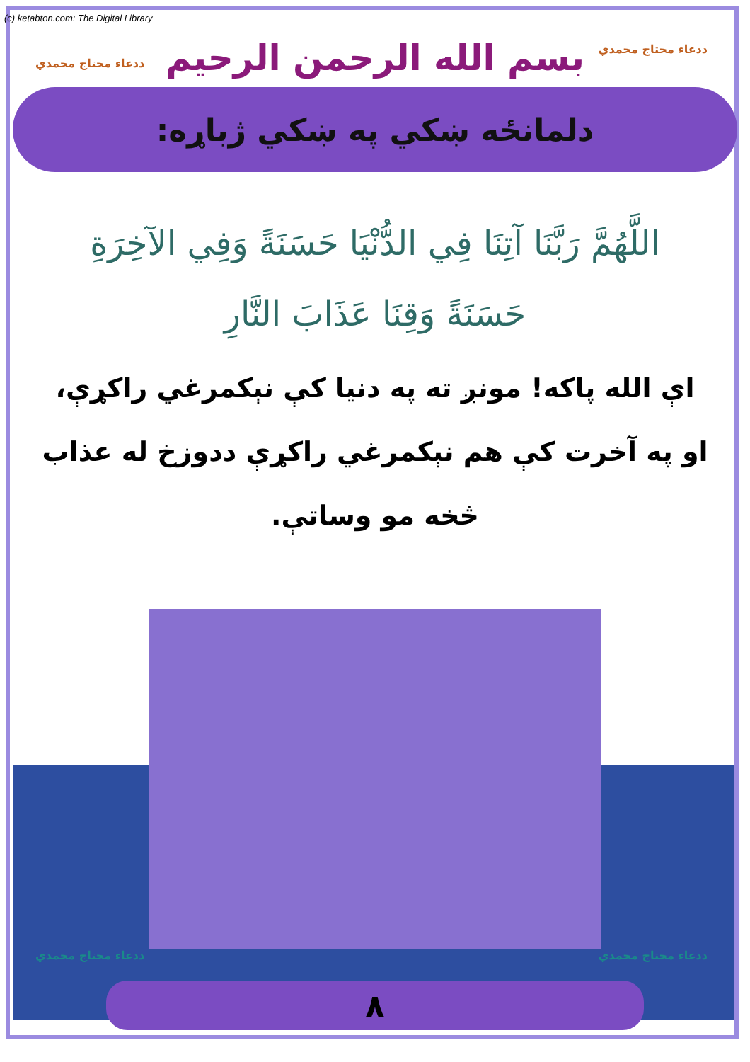(c) ketabton.com: The Digital Library
ددعاء محتاج محمدي
ددعاء محتاج محمدي
بسم الله الرحمن الرحيم
دلمانځه ښکي په ښکي ژباړه:
اللَّهُمَّ رَبَّنَا آتِنَا فِي الدُّنْيَا حَسَنَةً وَفِي الآخِرَةِ
حَسَنَةً وَقِنَا عَذَابَ النَّارِ
اې الله پاکه! مونږ ته په دنيا کې نېکمرغي راکړې،
او په آخرت کې هم نېکمرغي راکړې ددوزخ له عذاب
څخه مو وساتې.
ددعاء محتاج محمدي ددعاء محتاج محمدي
٨